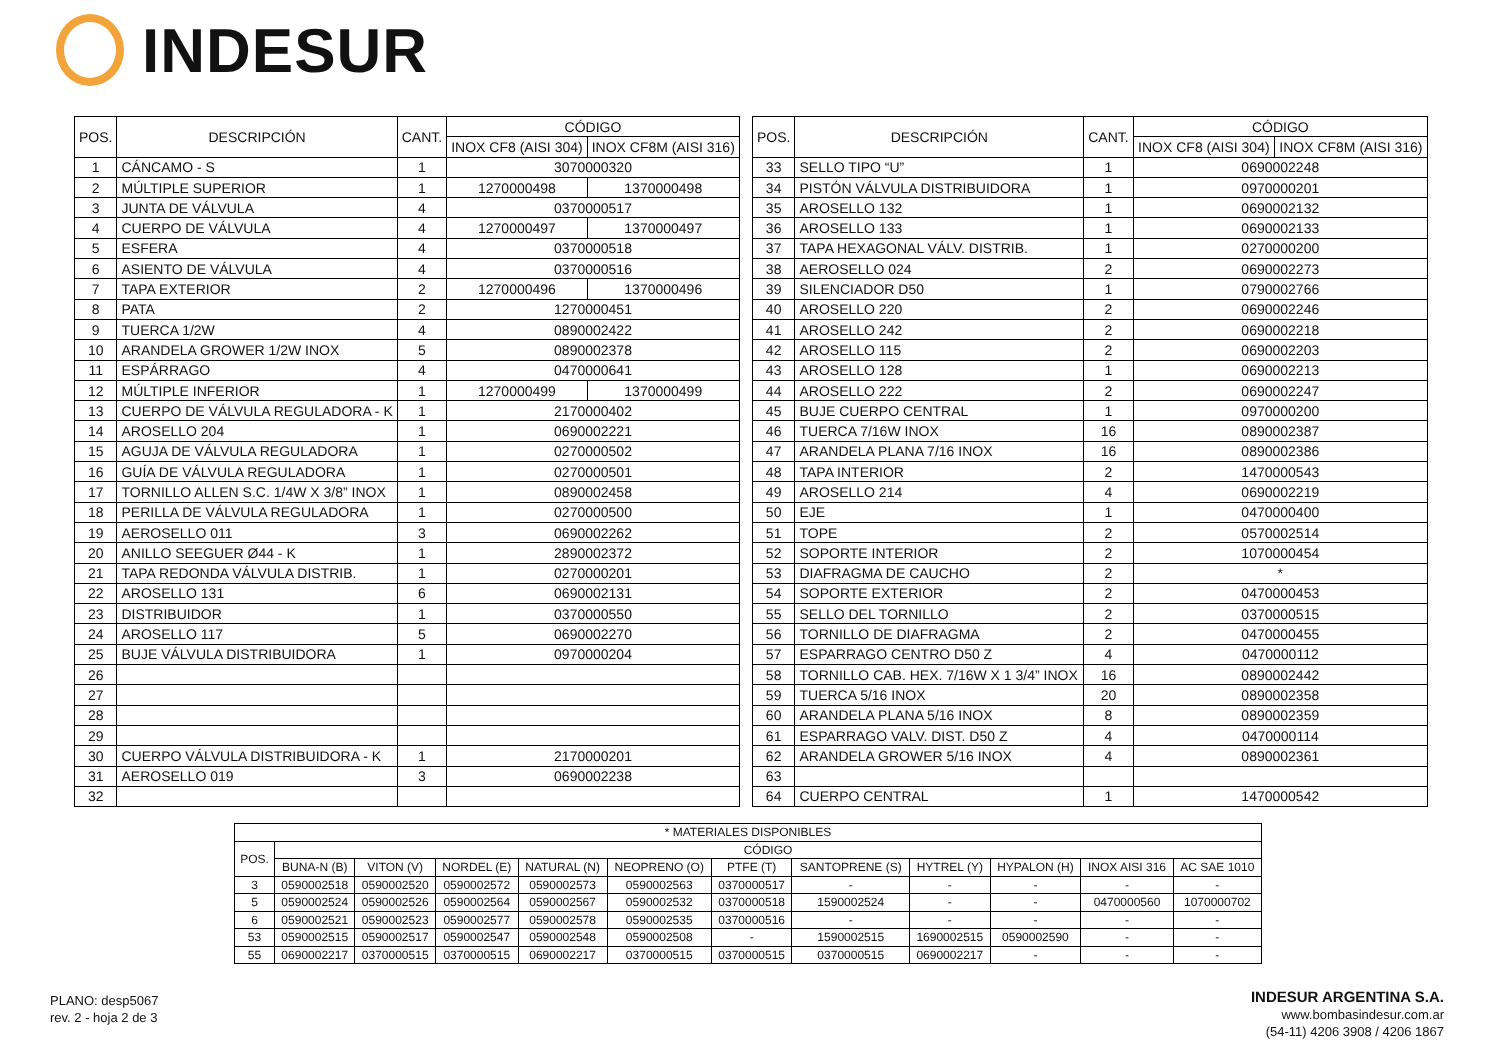INDESUR
| POS. | DESCRIPCIÓN | CANT. | CÓDIGO | |
| --- | --- | --- | --- | --- |
| | | | INOX CF8 (AISI 304) | INOX CF8M (AISI 316) |
| 1 | CÁNCAMO - S | 1 | 3070000320 | |
| 2 | MÚLTIPLE SUPERIOR | 1 | 1270000498 | 1370000498 |
| 3 | JUNTA DE VÁLVULA | 4 | 0370000517 | |
| 4 | CUERPO DE VÁLVULA | 4 | 1270000497 | 1370000497 |
| 5 | ESFERA | 4 | 0370000518 | |
| 6 | ASIENTO DE VÁLVULA | 4 | 0370000516 | |
| 7 | TAPA EXTERIOR | 2 | 1270000496 | 1370000496 |
| 8 | PATA | 2 | 1270000451 | |
| 9 | TUERCA 1/2W | 4 | 0890002422 | |
| 10 | ARANDELA GROWER 1/2W INOX | 5 | 0890002378 | |
| 11 | ESPÁRRAGO | 4 | 0470000641 | |
| 12 | MÚLTIPLE INFERIOR | 1 | 1270000499 | 1370000499 |
| 13 | CUERPO DE VÁLVULA REGULADORA - K | 1 | 2170000402 | |
| 14 | AROSELLO 204 | 1 | 0690002221 | |
| 15 | AGUJA DE VÁLVULA REGULADORA | 1 | 0270000502 | |
| 16 | GUÍA DE VÁLVULA REGULADORA | 1 | 0270000501 | |
| 17 | TORNILLO ALLEN S.C. 1/4W X 3/8” INOX | 1 | 0890002458 | |
| 18 | PERILLA DE VÁLVULA REGULADORA | 1 | 0270000500 | |
| 19 | AEROSELLO 011 | 3 | 0690002262 | |
| 20 | ANILLO SEEGUER Ø44 - K | 1 | 2890002372 | |
| 21 | TAPA REDONDA VÁLVULA DISTRIB. | 1 | 0270000201 | |
| 22 | AROSELLO 131 | 6 | 0690002131 | |
| 23 | DISTRIBUIDOR | 1 | 0370000550 | |
| 24 | AROSELLO 117 | 5 | 0690002270 | |
| 25 | BUJE VÁLVULA DISTRIBUIDORA | 1 | 0970000204 | |
| 26 | | | | |
| 27 | | | | |
| 28 | | | | |
| 29 | | | | |
| 30 | CUERPO VÁLVULA DISTRIBUIDORA - K | 1 | 2170000201 | |
| 31 | AEROSELLO 019 | 3 | 0690002238 | |
| 32 | | | | |
| POS. | DESCRIPCIÓN | CANT. | CÓDIGO | |
| --- | --- | --- | --- | --- |
| | | | INOX CF8 (AISI 304) | INOX CF8M (AISI 316) |
| 33 | SELLO TIPO “U” | 1 | 0690002248 | |
| 34 | PISTÓN VÁLVULA DISTRIBUIDORA | 1 | 0970000201 | |
| 35 | AROSELLO 132 | 1 | 0690002132 | |
| 36 | AROSELLO 133 | 1 | 0690002133 | |
| 37 | TAPA HEXAGONAL VÁLV. DISTRIB. | 1 | 0270000200 | |
| 38 | AEROSELLO 024 | 2 | 0690002273 | |
| 39 | SILENCIADOR D50 | 1 | 0790002766 | |
| 40 | AROSELLO 220 | 2 | 0690002246 | |
| 41 | AROSELLO 242 | 2 | 0690002218 | |
| 42 | AROSELLO 115 | 2 | 0690002203 | |
| 43 | AROSELLO 128 | 1 | 0690002213 | |
| 44 | AROSELLO 222 | 2 | 0690002247 | |
| 45 | BUJE CUERPO CENTRAL | 1 | 0970000200 | |
| 46 | TUERCA 7/16W INOX | 16 | 0890002387 | |
| 47 | ARANDELA PLANA 7/16 INOX | 16 | 0890002386 | |
| 48 | TAPA INTERIOR | 2 | 1470000543 | |
| 49 | AROSELLO 214 | 4 | 0690002219 | |
| 50 | EJE | 1 | 0470000400 | |
| 51 | TOPE | 2 | 0570002514 | |
| 52 | SOPORTE INTERIOR | 2 | 1070000454 | |
| 53 | DIAFRAGMA DE CAUCHO | 2 | * | |
| 54 | SOPORTE EXTERIOR | 2 | 0470000453 | |
| 55 | SELLO DEL TORNILLO | 2 | 0370000515 | |
| 56 | TORNILLO DE DIAFRAGMA | 2 | 0470000455 | |
| 57 | ESPARRAGO CENTRO D50 Z | 4 | 0470000112 | |
| 58 | TORNILLO CAB. HEX. 7/16W X 1 3/4” INOX | 16 | 0890002442 | |
| 59 | TUERCA 5/16 INOX | 20 | 0890002358 | |
| 60 | ARANDELA PLANA 5/16 INOX | 8 | 0890002359 | |
| 61 | ESPARRAGO VALV. DIST. D50 Z | 4 | 0470000114 | |
| 62 | ARANDELA GROWER 5/16 INOX | 4 | 0890002361 | |
| 63 | | | | |
| 64 | CUERPO CENTRAL | 1 | 1470000542 | |
| * MATERIALES DISPONIBLES | | | | | | | | | | | |
| --- | --- | --- | --- | --- | --- | --- | --- | --- | --- | --- | --- |
| POS. | CÓDIGO | | | | | | | | | | |
| | BUNA-N (B) | VITON (V) | NORDEL (E) | NATURAL (N) | NEOPRENO (O) | PTFE (T) | SANTOPRENE (S) | HYTREL (Y) | HYPALON (H) | INOX AISI 316 | AC SAE 1010 |
| 3 | 0590002518 | 0590002520 | 0590002572 | 0590002573 | 0590002563 | 0370000517 | - | - | - | - | - |
| 5 | 0590002524 | 0590002526 | 0590002564 | 0590002567 | 0590002532 | 0370000518 | 1590002524 | - | - | 0470000560 | 1070000702 |
| 6 | 0590002521 | 0590002523 | 0590002577 | 0590002578 | 0590002535 | 0370000516 | - | - | - | - | - |
| 53 | 0590002515 | 0590002517 | 0590002547 | 0590002548 | 0590002508 | - | 1590002515 | 1690002515 | 0590002590 | - | - |
| 55 | 0690002217 | 0370000515 | 0370000515 | 0690002217 | 0370000515 | 0370000515 | 0370000515 | 0690002217 | - | - | - |
PLANO: desp5067
rev. 2 - hoja 2 de 3
INDESUR ARGENTINA S.A.
www.bombasindesur.com.ar
(54-11) 4206 3908 / 4206 1867